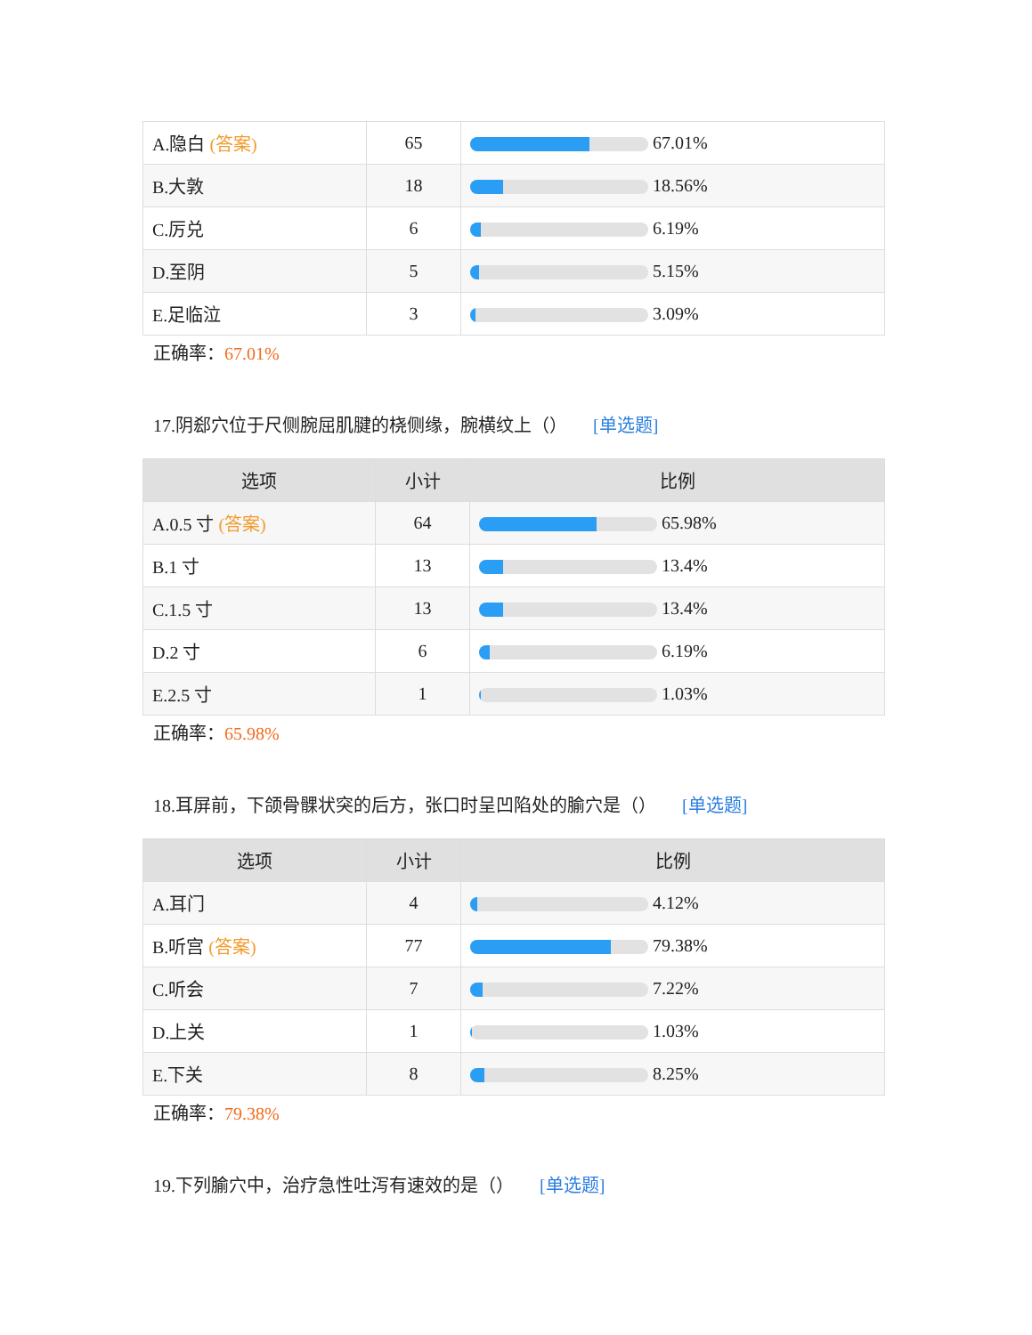| A.隐白 (答案) | 65 | 67.01% |
| B.大敦 | 18 | 18.56% |
| C.厉兑 | 6 | 6.19% |
| D.至阴 | 5 | 5.15% |
| E.足临泣 | 3 | 3.09% |
正确率：67.01%
17.阴郄穴位于尺侧腕屈肌腱的桡侧缘，腕横纹上（） [单选题]
| 选项 | 小计 | 比例 |
| --- | --- | --- |
| A.0.5 寸 (答案) | 64 | 65.98% |
| B.1 寸 | 13 | 13.4% |
| C.1.5 寸 | 13 | 13.4% |
| D.2 寸 | 6 | 6.19% |
| E.2.5 寸 | 1 | 1.03% |
正确率：65.98%
18.耳屏前，下颌骨髁状突的后方，张口时呈凹陷处的腧穴是（） [单选题]
| 选项 | 小计 | 比例 |
| --- | --- | --- |
| A.耳门 | 4 | 4.12% |
| B.听宫 (答案) | 77 | 79.38% |
| C.听会 | 7 | 7.22% |
| D.上关 | 1 | 1.03% |
| E.下关 | 8 | 8.25% |
正确率：79.38%
19.下列腧穴中，治疗急性吐泻有速效的是（） [单选题]